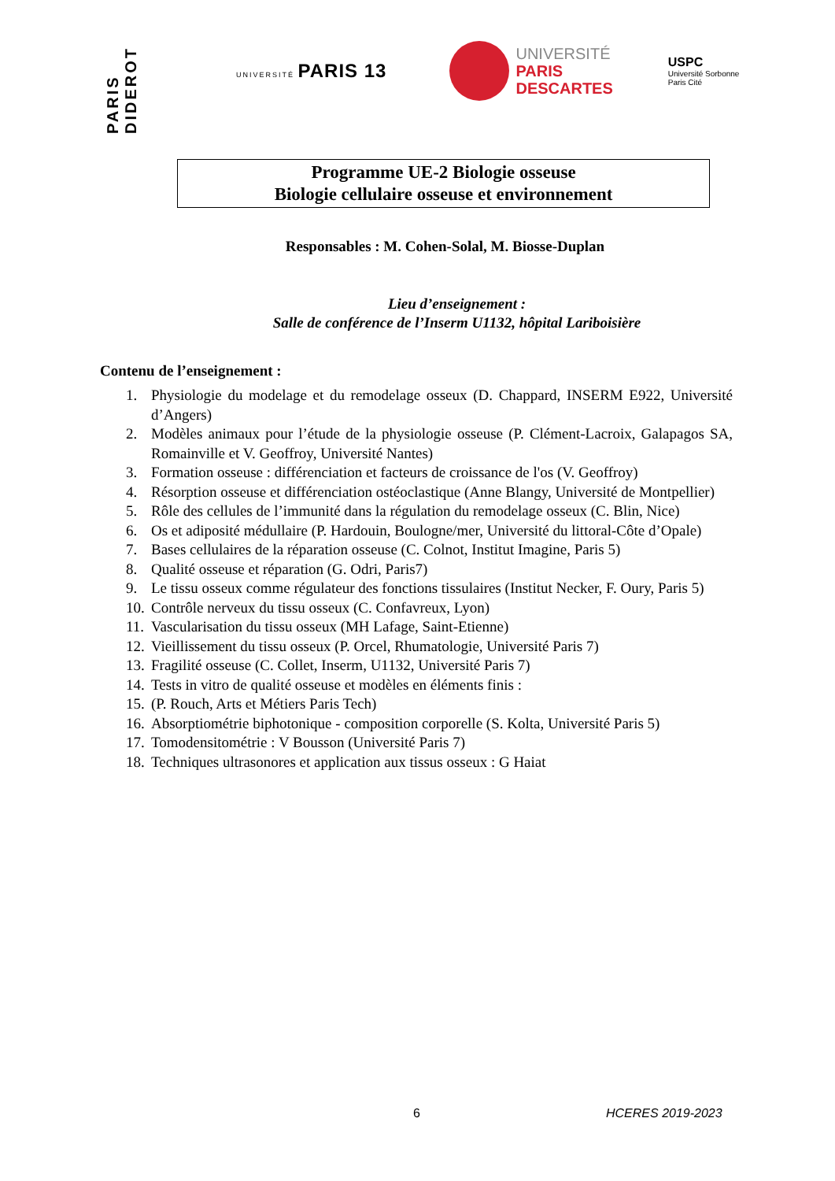PARIS DIDEROT
UNIVERSITÉ PARIS 13
UNIVERSITÉ
PARIS
DESCARTES
USPC
Université Sorbonne
Paris Cité
Programme UE-2 Biologie osseuse
Biologie cellulaire osseuse et environnement
Responsables : M. Cohen-Solal, M. Biosse-Duplan
Lieu d’enseignement :
Salle de conférence de l’Inserm U1132, hôpital Lariboisière
Contenu de l’enseignement :
1. Physiologie du modelage et du remodelage osseux (D. Chappard, INSERM E922, Université d’Angers)
2. Modèles animaux pour l’étude de la physiologie osseuse (P. Clément-Lacroix, Galapagos SA, Romainville et V. Geoffroy, Université Nantes)
3. Formation osseuse : différenciation et facteurs de croissance de l'os (V. Geoffroy)
4. Résorption osseuse et différenciation ostéoclastique (Anne Blangy, Université de Montpellier)
5. Rôle des cellules de l’immunité dans la régulation du remodelage osseux (C. Blin, Nice)
6. Os et adiposité médullaire (P. Hardouin, Boulogne/mer, Université du littoral-Côte d’Opale)
7. Bases cellulaires de la réparation osseuse (C. Colnot, Institut Imagine, Paris 5)
8. Qualité osseuse et réparation (G. Odri, Paris7)
9. Le tissu osseux comme régulateur des fonctions tissulaires (Institut Necker, F. Oury, Paris 5)
10. Contrôle nerveux du tissu osseux (C. Confavreux, Lyon)
11. Vascularisation du tissu osseux (MH Lafage, Saint-Etienne)
12. Vieillissement du tissu osseux (P. Orcel, Rhumatologie, Université Paris 7)
13. Fragilité osseuse (C. Collet, Inserm, U1132, Université Paris 7)
14. Tests in vitro de qualité osseuse et modèles en éléments finis :
15. (P. Rouch, Arts et Métiers Paris Tech)
16. Absorptiométrie biphotonique - composition corporelle (S. Kolta, Université Paris 5)
17. Tomodensitométrie : V Bousson (Université Paris 7)
18. Techniques ultrasonores et application aux tissus osseux : G Haiat
6 HCERES 2019-2023